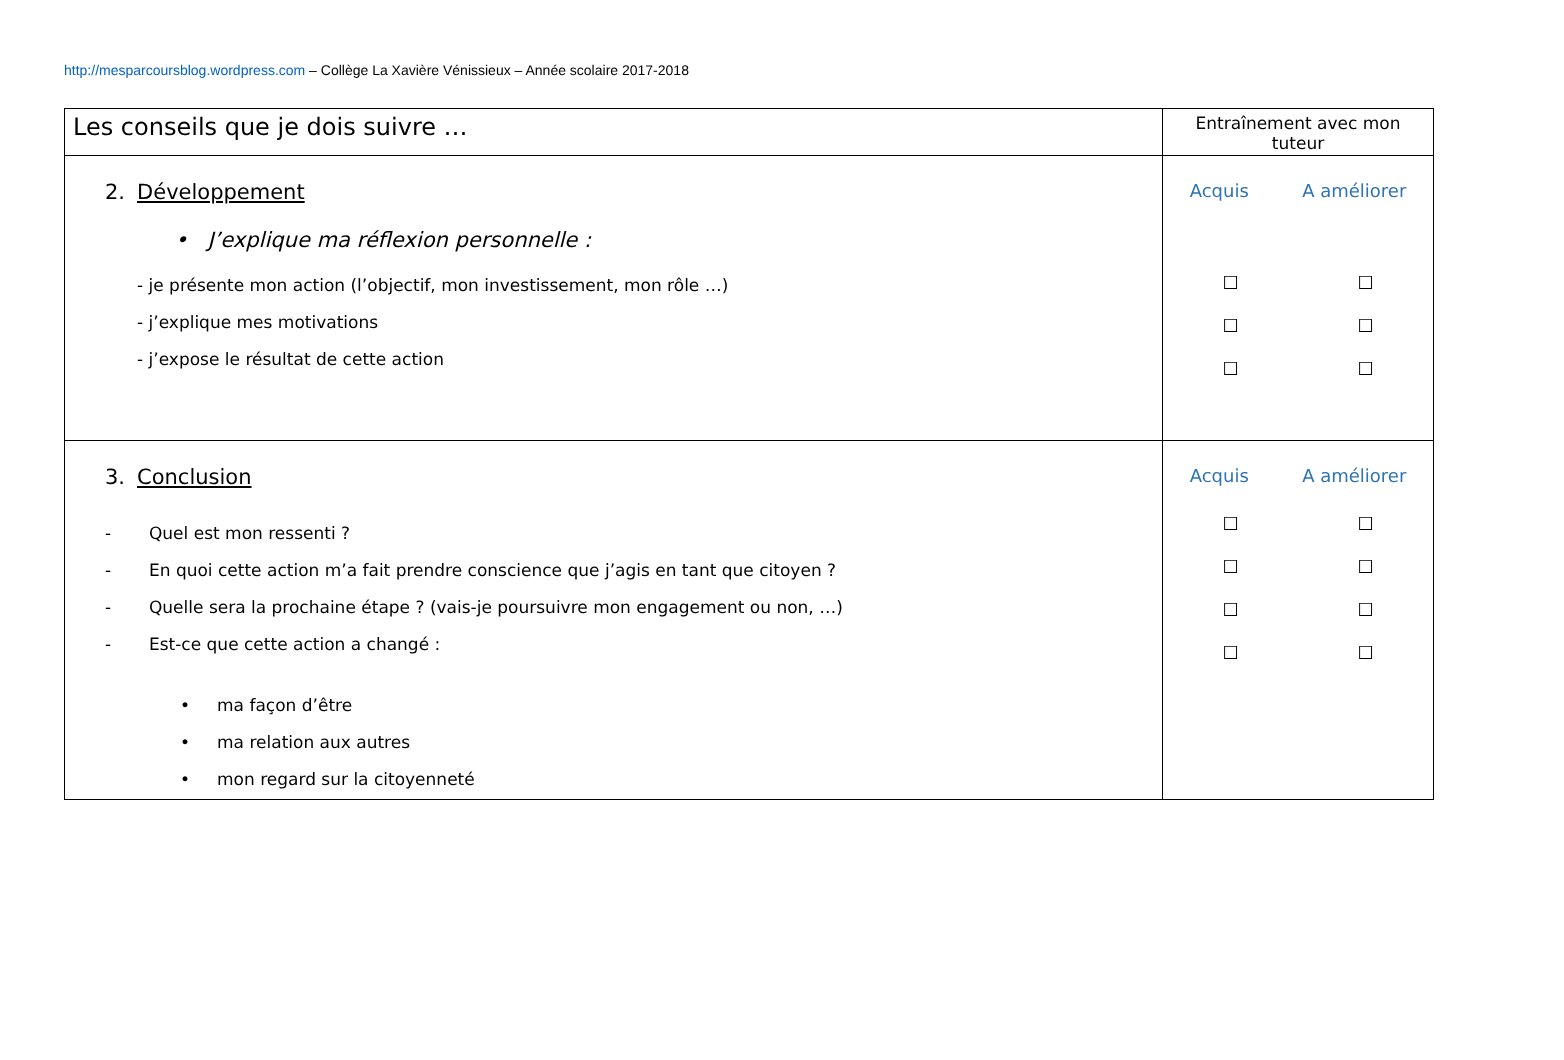http://mesparcoursblog.wordpress.com – Collège La Xavière Vénissieux – Année scolaire 2017-2018
| Les conseils que je dois suivre … | Entraînement avec mon tuteur |
| --- | --- |
| 2. Développement • J’explique ma réflexion personnelle : - je présente mon action (l’objectif, mon investissement, mon rôle …) - j’explique mes motivations - j’expose le résultat de cette action | Acquis A améliorer ☐ ☐ ☐ ☐ ☐ ☐ |
| 3. Conclusion - Quel est mon ressenti ? - En quoi cette action m’a fait prendre conscience que j’agis en tant que citoyen ? - Quelle sera la prochaine étape ? (vais-je poursuivre mon engagement ou non, …) - Est-ce que cette action a changé : • ma façon d’être • ma relation aux autres • mon regard sur la citoyenneté | Acquis A améliorer ☐ ☐ ☐ ☐ ☐ ☐ ☐ ☐ |